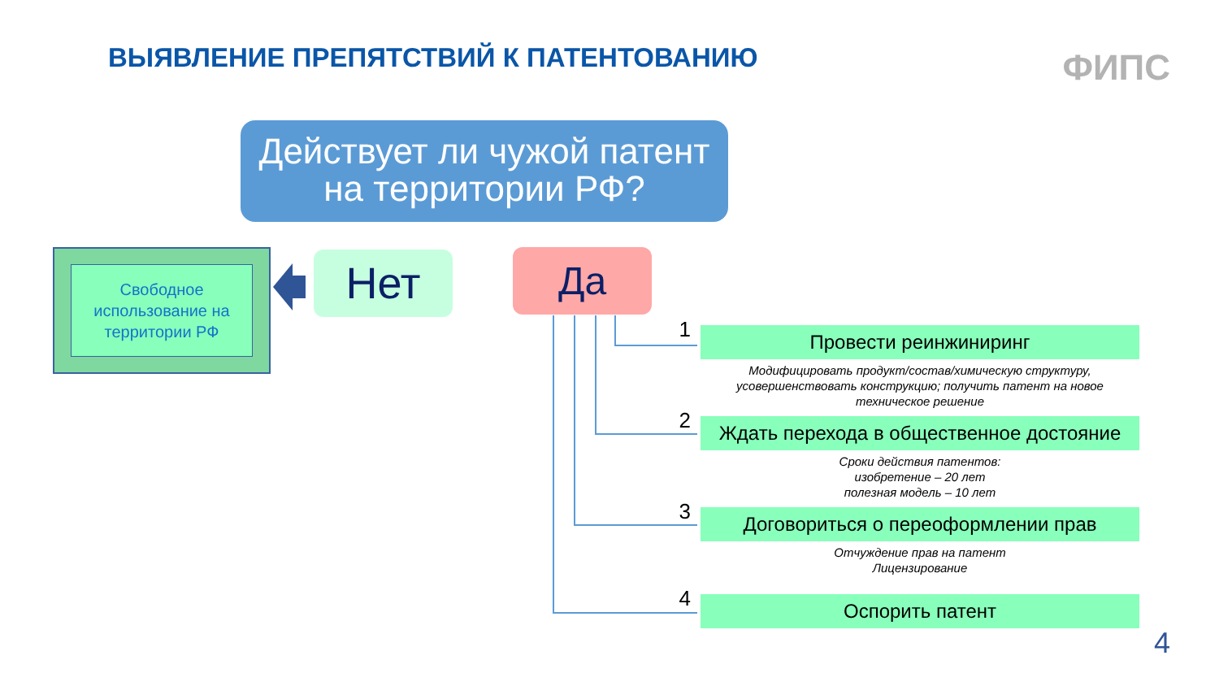ВЫЯВЛЕНИЕ ПРЕПЯТСТВИЙ К ПАТЕНТОВАНИЮ
ФИПС
Действует ли чужой патент
на территории РФ?
Свободное использование на территории РФ
Нет
Да
1
Провести реинжиниринг
Модифицировать продукт/состав/химическую структуру, усовершенствовать конструкцию; получить патент на новое техническое решение
2
Ждать перехода в общественное достояние
Сроки действия патентов:
изобретение – 20 лет
полезная модель – 10 лет
3
Договориться о переоформлении прав
Отчуждение прав на патент
Лицензирование
4
Оспорить патент
4